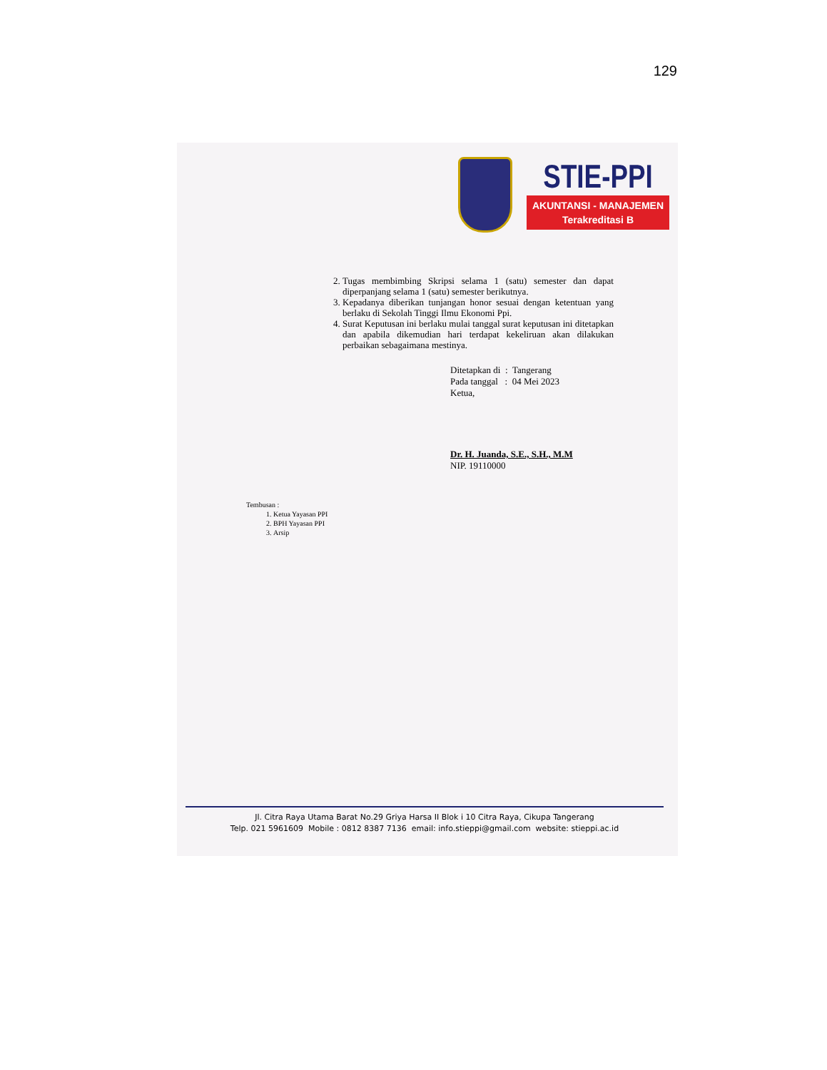129
STIE-PPI
AKUNTANSI - MANAJEMEN
Terakreditasi B
2. Tugas membimbing Skripsi selama 1 (satu) semester dan dapat diperpanjang selama 1 (satu) semester berikutnya.
3. Kepadanya diberikan tunjangan honor sesuai dengan ketentuan yang berlaku di Sekolah Tinggi Ilmu Ekonomi Ppi.
4. Surat Keputusan ini berlaku mulai tanggal surat keputusan ini ditetapkan dan apabila dikemudian hari terdapat kekeliruan akan dilakukan perbaikan sebagaimana mestinya.
Ditetapkan di : Tangerang
Pada tanggal : 04 Mei 2023
Ketua,
Dr. H. Juanda, S.E., S.H., M.M
NIP. 19110000
Tembusan :
1. Ketua Yayasan PPI
2. BPH Yayasan PPI
3. Arsip
Jl. Citra Raya Utama Barat No.29 Griya Harsa II Blok i 10 Citra Raya, Cikupa Tangerang
Telp. 021 5961609 Mobile : 0812 8387 7136 email: info.stieppi@gmail.com website: stieppi.ac.id